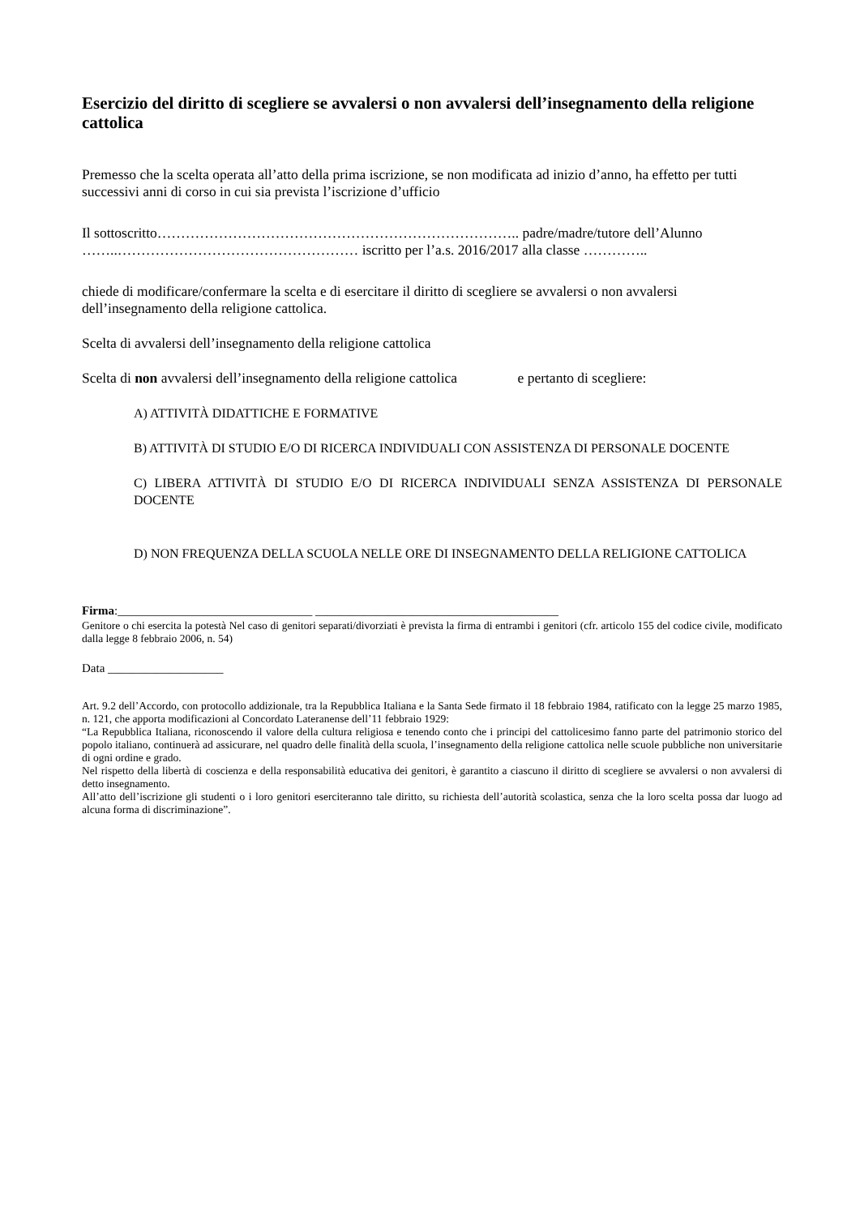Esercizio del diritto di scegliere se avvalersi o non avvalersi dell’insegnamento della religione cattolica
Premesso che la scelta operata all’atto della prima iscrizione, se non modificata ad inizio d’anno, ha effetto per tutti successivi anni di corso in cui sia prevista l’iscrizione d’ufficio
Il sottoscritto………………………………………………………………….. padre/madre/tutore dell’Alunno ……..…………………………………………… iscritto per l’a.s. 2016/2017 alla classe …………..
chiede di modificare/confermare la scelta e di esercitare il diritto di scegliere se avvalersi o non avvalersi dell’insegnamento della religione cattolica.
Scelta di avvalersi dell’insegnamento della religione cattolica
Scelta di non avvalersi dell’insegnamento della religione cattolica e pertanto di scegliere:
A) ATTIVITÀ DIDATTICHE E FORMATIVE
B) ATTIVITÀ DI STUDIO E/O DI RICERCA INDIVIDUALI CON ASSISTENZA DI PERSONALE DOCENTE
C) LIBERA ATTIVITÀ DI STUDIO E/O DI RICERCA INDIVIDUALI SENZA ASSISTENZA DI PERSONALE DOCENTE
D) NON FREQUENZA DELLA SCUOLA NELLE ORE DI INSEGNAMENTO DELLA RELIGIONE CATTOLICA
Firma:________________________________ ________________________________________
Genitore o chi esercita la potestà Nel caso di genitori separati/divorziati è prevista la firma di entrambi i genitori (cfr. articolo 155 del codice civile, modificato dalla legge 8 febbraio 2006, n. 54)
Data ___________________
Art. 9.2 dell’Accordo, con protocollo addizionale, tra la Repubblica Italiana e la Santa Sede firmato il 18 febbraio 1984, ratificato con la legge 25 marzo 1985, n. 121, che apporta modificazioni al Concordato Lateranense dell’11 febbraio 1929:
“La Repubblica Italiana, riconoscendo il valore della cultura religiosa e tenendo conto che i principi del cattolicesimo fanno parte del patrimonio storico del popolo italiano, continuerà ad assicurare, nel quadro delle finalità della scuola, l’insegnamento della religione cattolica nelle scuole pubbliche non universitarie di ogni ordine e grado.
Nel rispetto della libertà di coscienza e della responsabilità educativa dei genitori, è garantito a ciascuno il diritto di scegliere se avvalersi o non avvalersi di detto insegnamento.
All’atto dell’iscrizione gli studenti o i loro genitori eserciteranno tale diritto, su richiesta dell’autorità scolastica, senza che la loro scelta possa dar luogo ad alcuna forma di discriminazione”.